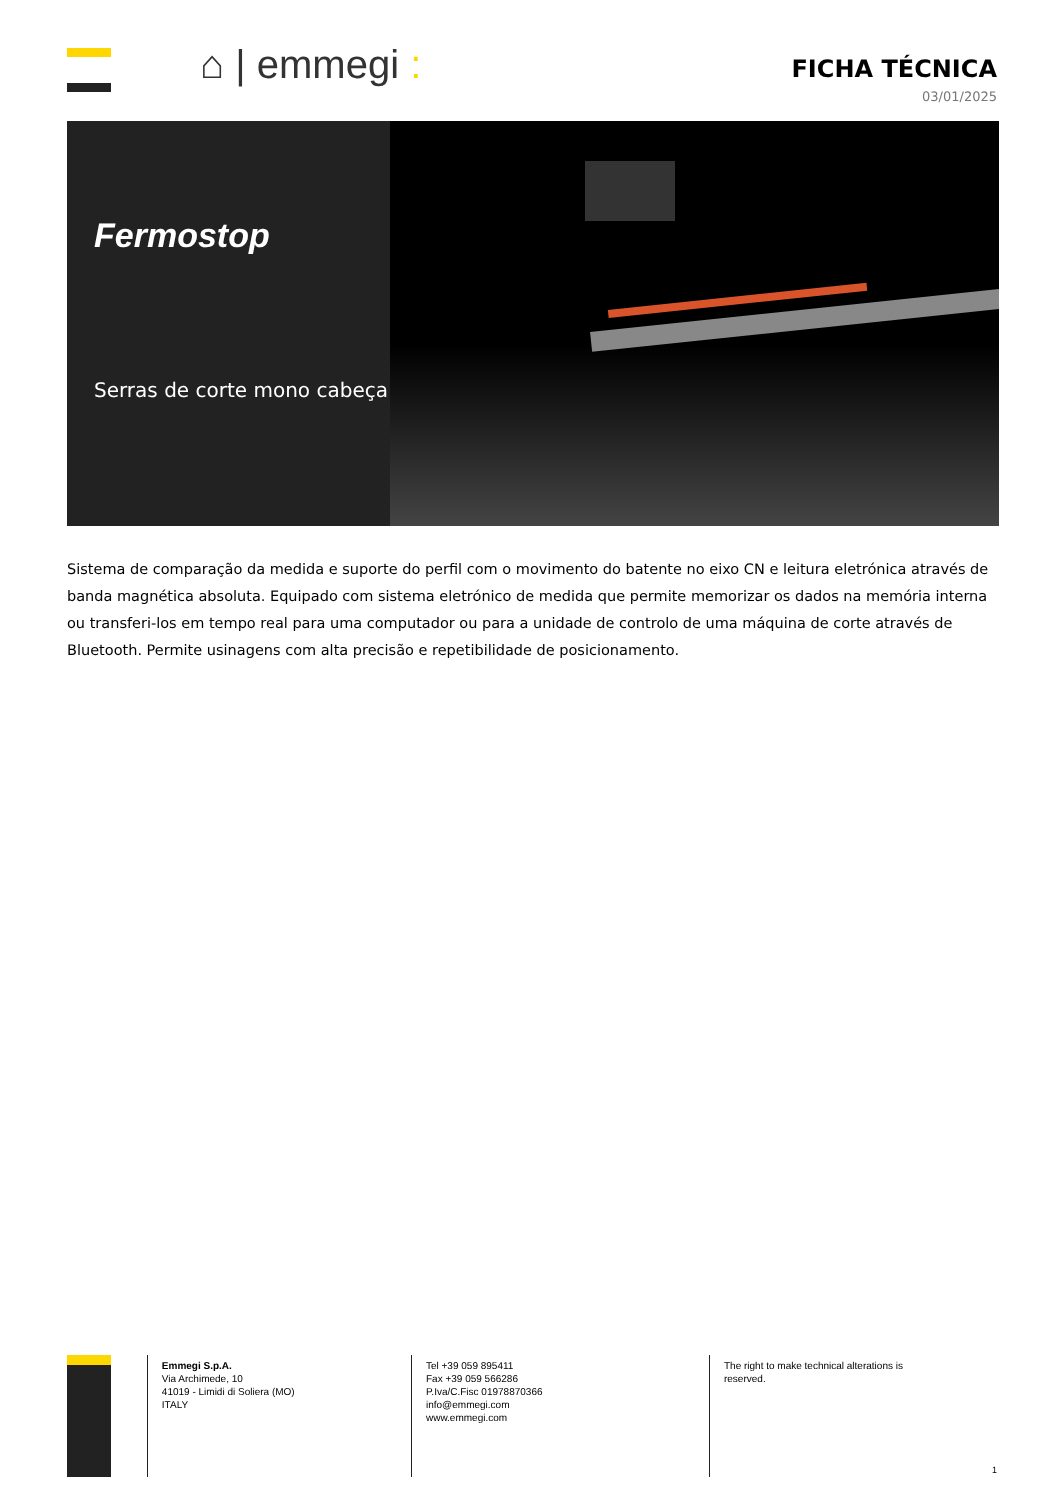⌂ | emmegi :
FICHA TÉCNICA
03/01/2025
Fermostop
Serras de corte mono cabeça
Sistema de comparação da medida e suporte do perfil com o movimento do batente no eixo CN e leitura eletrónica através de banda magnética absoluta. Equipado com sistema eletrónico de medida que permite memorizar os dados na memória interna ou transferi-los em tempo real para uma computador ou para a unidade de controlo de uma máquina de corte através de Bluetooth. Permite usinagens com alta precisão e repetibilidade de posicionamento.
Emmegi S.p.A.
Via Archimede, 10
41019 - Limidi di Soliera (MO)
ITALY
Tel +39 059 895411
Fax +39 059 566286
P.Iva/C.Fisc 01978870366
info@emmegi.com
www.emmegi.com
The right to make technical alterations is
reserved.
1